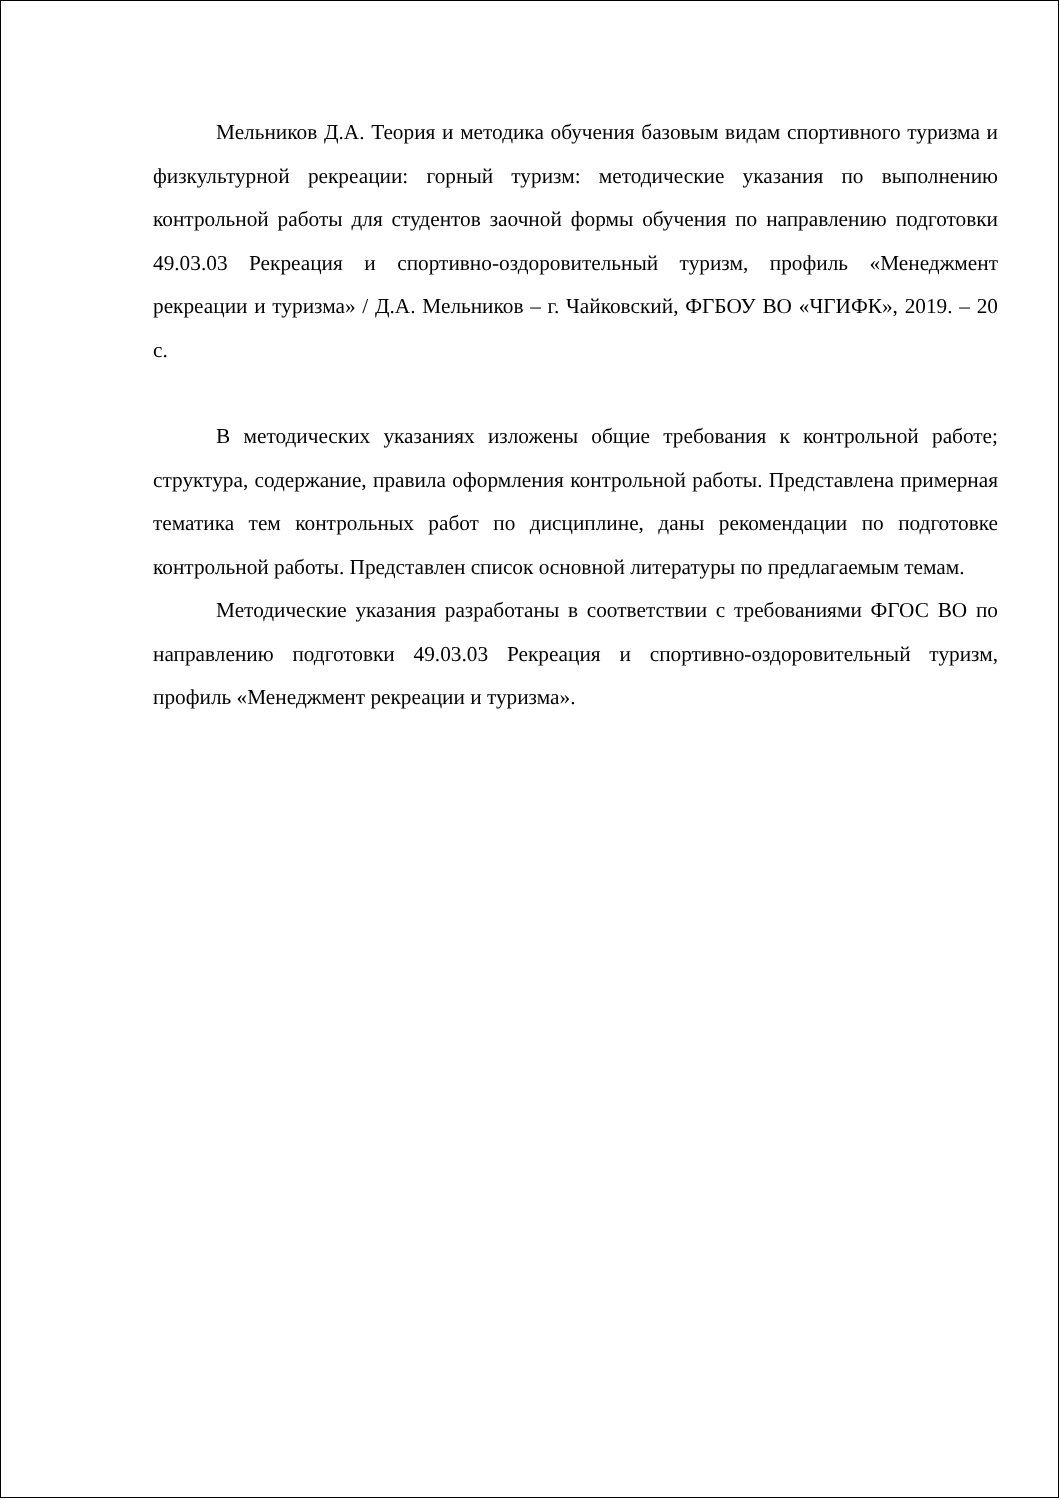Мельников Д.А. Теория и методика обучения базовым видам спортивного туризма и физкультурной рекреации: горный туризм: методические указания по выполнению контрольной работы для студентов заочной формы обучения по направлению подготовки 49.03.03 Рекреация и спортивно-оздоровительный туризм, профиль «Менеджмент рекреации и туризма» / Д.А. Мельников – г. Чайковский, ФГБОУ ВО «ЧГИФК», 2019. – 20 с.
В методических указаниях изложены общие требования к контрольной работе; структура, содержание, правила оформления контрольной работы. Представлена примерная тематика тем контрольных работ по дисциплине, даны рекомендации по подготовке контрольной работы. Представлен список основной литературы по предлагаемым темам.
Методические указания разработаны в соответствии с требованиями ФГОС ВО по направлению подготовки 49.03.03 Рекреация и спортивно-оздоровительный туризм, профиль «Менеджмент рекреации и туризма».